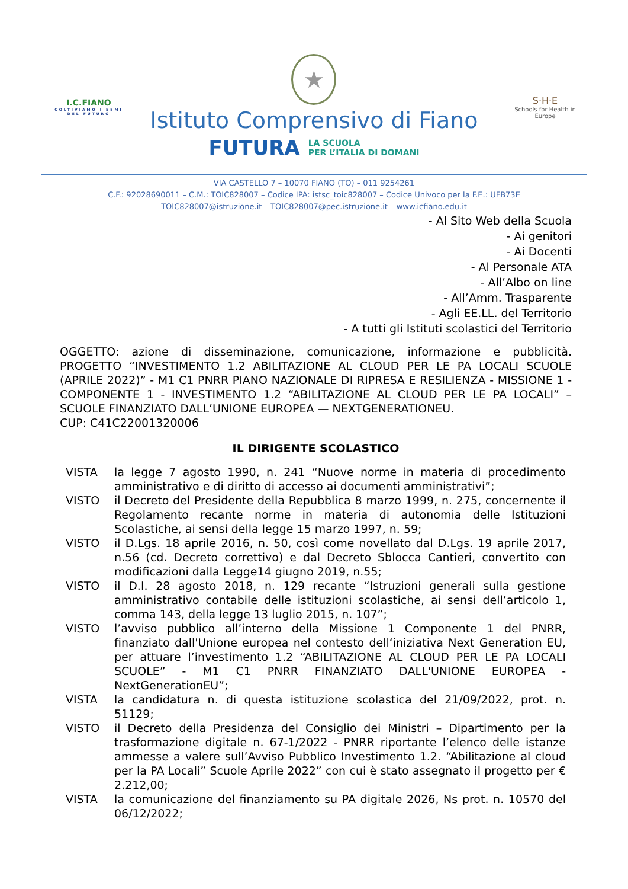I.C.FIANO
COLTIVIAMO I SEMI DEL FUTURO
★
Istituto Comprensivo di Fiano
FUTURA LA SCUOLA
PER L’ITALIA DI DOMANI
S·H·E
Schools for Health in Europe
VIA CASTELLO 7 – 10070 FIANO (TO) – 011 9254261
C.F.: 92028690011 – C.M.: TOIC828007 – Codice IPA: istsc_toic828007 – Codice Univoco per la F.E.: UFB73E
TOIC828007@istruzione.it – TOIC828007@pec.istruzione.it – www.icfiano.edu.it
- Al Sito Web della Scuola
- Ai genitori
- Ai Docenti
- Al Personale ATA
- All’Albo on line
- All’Amm. Trasparente
- Agli EE.LL. del Territorio
- A tutti gli Istituti scolastici del Territorio
OGGETTO: azione di disseminazione, comunicazione, informazione e pubblicità. PROGETTO “INVESTIMENTO 1.2 ABILITAZIONE AL CLOUD PER LE PA LOCALI SCUOLE (APRILE 2022)” - M1 C1 PNRR PIANO NAZIONALE DI RIPRESA E RESILIENZA - MISSIONE 1 - COMPONENTE 1 - INVESTIMENTO 1.2 “ABILITAZIONE AL CLOUD PER LE PA LOCALI” – SCUOLE FINANZIATO DALL’UNIONE EUROPEA — NEXTGENERATIONEU.
CUP: C41C22001320006
IL DIRIGENTE SCOLASTICO
VISTA la legge 7 agosto 1990, n. 241 “Nuove norme in materia di procedimento amministrativo e di diritto di accesso ai documenti amministrativi”;
VISTO il Decreto del Presidente della Repubblica 8 marzo 1999, n. 275, concernente il Regolamento recante norme in materia di autonomia delle Istituzioni Scolastiche, ai sensi della legge 15 marzo 1997, n. 59;
VISTO il D.Lgs. 18 aprile 2016, n. 50, così come novellato dal D.Lgs. 19 aprile 2017, n.56 (cd. Decreto correttivo) e dal Decreto Sblocca Cantieri, convertito con modificazioni dalla Legge14 giugno 2019, n.55;
VISTO il D.I. 28 agosto 2018, n. 129 recante “Istruzioni generali sulla gestione amministrativo contabile delle istituzioni scolastiche, ai sensi dell’articolo 1, comma 143, della legge 13 luglio 2015, n. 107”;
VISTO l’avviso pubblico all’interno della Missione 1 Componente 1 del PNRR, finanziato dall'Unione europea nel contesto dell‘iniziativa Next Generation EU, per attuare l’investimento 1.2 “ABILITAZIONE AL CLOUD PER LE PA LOCALI SCUOLE” - M1 C1 PNRR FINANZIATO DALL'UNIONE EUROPEA - NextGenerationEU”;
VISTA la candidatura n. di questa istituzione scolastica del 21/09/2022, prot. n. 51129;
VISTO il Decreto della Presidenza del Consiglio dei Ministri – Dipartimento per la trasformazione digitale n. 67-1/2022 - PNRR riportante l’elenco delle istanze ammesse a valere sull’Avviso Pubblico Investimento 1.2. “Abilitazione al cloud per la PA Locali” Scuole Aprile 2022” con cui è stato assegnato il progetto per € 2.212,00;
VISTA la comunicazione del finanziamento su PA digitale 2026, Ns prot. n. 10570 del 06/12/2022;